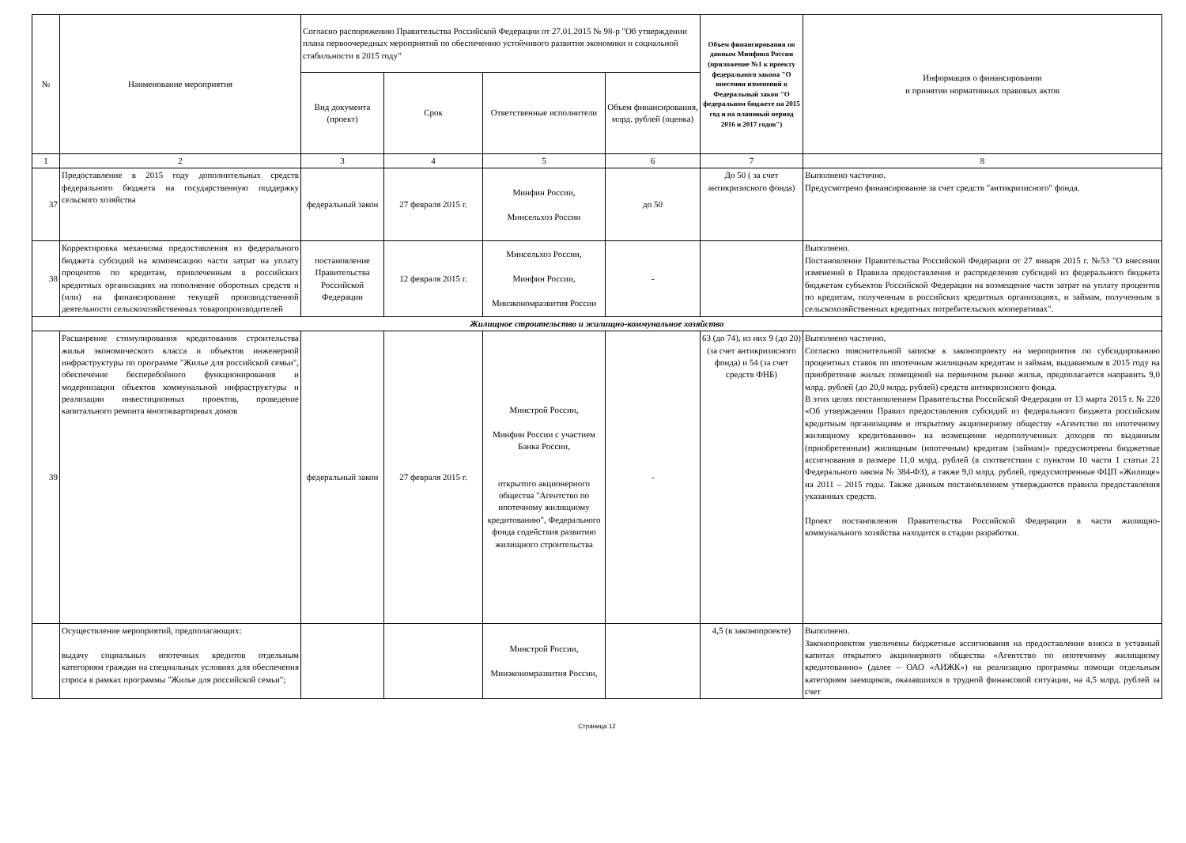| № | Наименование мероприятия | Согласно распоряжению Правительства Российской Федерации от 27.01.2015 № 98-р "Об утверждении плана первоочередных мероприятий по обеспечению устойчивого развития экономики и социальной стабильности в 2015 году" | | | | Объем финансирования по данным Минфина России (приложение №1 к проекту федерального закона "О внесении изменений в Федеральный закон "О федеральном бюджете на 2015 год и на плановый период 2016 и 2017 годов") | Информация о финансировании и принятии нормативных правовых актов |
| --- | --- | --- | --- | --- | --- | --- | --- |
| | | Вид документа (проект) | Срок | Ответственные исполнители | Объем финансирования, млрд. рублей (оценка) | | |
| 1 | 2 | 3 | 4 | 5 | 6 | 7 | 8 |
| 37 | Предоставление в 2015 году дополнительных средств федерального бюджета на государственную поддержку сельского хозяйства | федеральный закон | 27 февраля 2015 г. | Минфин России, Минсельхоз России | до 50 | До 50 ( за счет антикризисного фонда) | Выполнено частично. Предусмотрено финансирование за счет средств "антикризисного" фонда. |
| 38 | Корректировка механизма предоставления из федерального бюджета субсидий на компенсацию части затрат на уплату процентов по кредитам, привлеченным в российских кредитных организациях на пополнение оборотных средств и (или) на финансирование текущей производственной деятельности сельскохозяйственных товаропроизводителей | постановление Правительства Российской Федерации | 12 февраля 2015 г. | Минсельхоз России, Минфин России, Минэкономразвития России | - | | Выполнено. Постановление Правительства Российской Федерации от 27 января 2015 г. №53 "О внесении изменений в Правила предоставления и распределения субсидий из федерального бюджета бюджетам субъектов Российской Федерации на возмещение части затрат на уплату процентов по кредитам, полученным в российских кредитных организациях, и займам, полученным в сельскохозяйственных кредитных потребительских кооперативах". |
| Жилищное строительство и жилищно-коммунальное хозяйство | | | | | | | |
| 39 | Расширение стимулирования кредитования строительства жилья экономического класса и объектов инженерной инфраструктуры по программе "Жилье для российской семьи", обеспечение бесперебойного функционирования и модернизации объектов коммунальной инфраструктуры и реализации инвестиционных проектов, проведение капитального ремонта многоквартирных домов | федеральный закон | 27 февраля 2015 г. | Минстрой России, Минфин России с участием Банка России, открытого акционерного общества "Агентство по ипотечному жилищному кредитованию", Федерального фонда содействия развитию жилищного строительства | - | 63 (до 74), из них 9 (до 20) (за счет антикризисного фонда) и 54 (за счет средств ФНБ) | Выполнено частично. Согласно пояснительной записке к законопроекту на мероприятия по субсидированию процентных ставок по ипотечным жилищным кредитам и займам, выдаваемым в 2015 году на приобретение жилых помещений на первичном рынке жилья, предполагается направить 9,0 млрд. рублей (до 20,0 млрд. рублей) средств антикризисного фонда. В этих целях постановлением Правительства Российской Федерации от 13 марта 2015 г. № 220 «Об утверждении Правил предоставления субсидий из федерального бюджета российским кредитным организациям и открытому акционерному обществу «Агентство по ипотечному жилищному кредитованию» на возмещение недополученных доходов по выданным (приобретенным) жилищным (ипотечным) кредитам (займам)» предусмотрены бюджетные ассигнования в размере 11,0 млрд. рублей (в соответствии с пунктом 10 части 1 статьи 21 Федерального закона № 384-ФЗ), а также 9,0 млрд. рублей, предусмотренные ФЦП «Жилище» на 2011 – 2015 годы. Также данным постановлением утверждаются правила предоставления указанных средств. Проект постановления Правительства Российской Федерации в части жилищно-коммунального хозяйства находится в стадии разработки. |
| | Осуществление мероприятий, предполагающих: выдачу социальных ипотечных кредитов отдельным категориям граждан на специальных условиях для обеспечения спроса в рамках программы "Жилье для российской семьи"; | | | Минстрой России, Минэкономразвития России, | | 4,5 (в законопроекте) | Выполнено. Законопроектом увеличены бюджетные ассигнования на предоставление взноса в уставный капитал открытого акционерного общества «Агентство по ипотечному жилищному кредитованию» (далее – ОАО «АИЖК») на реализацию программы помощи отдельным категориям заемщиков, оказавшихся в трудной финансовой ситуации, на 4,5 млрд. рублей за счет |
Страница 12